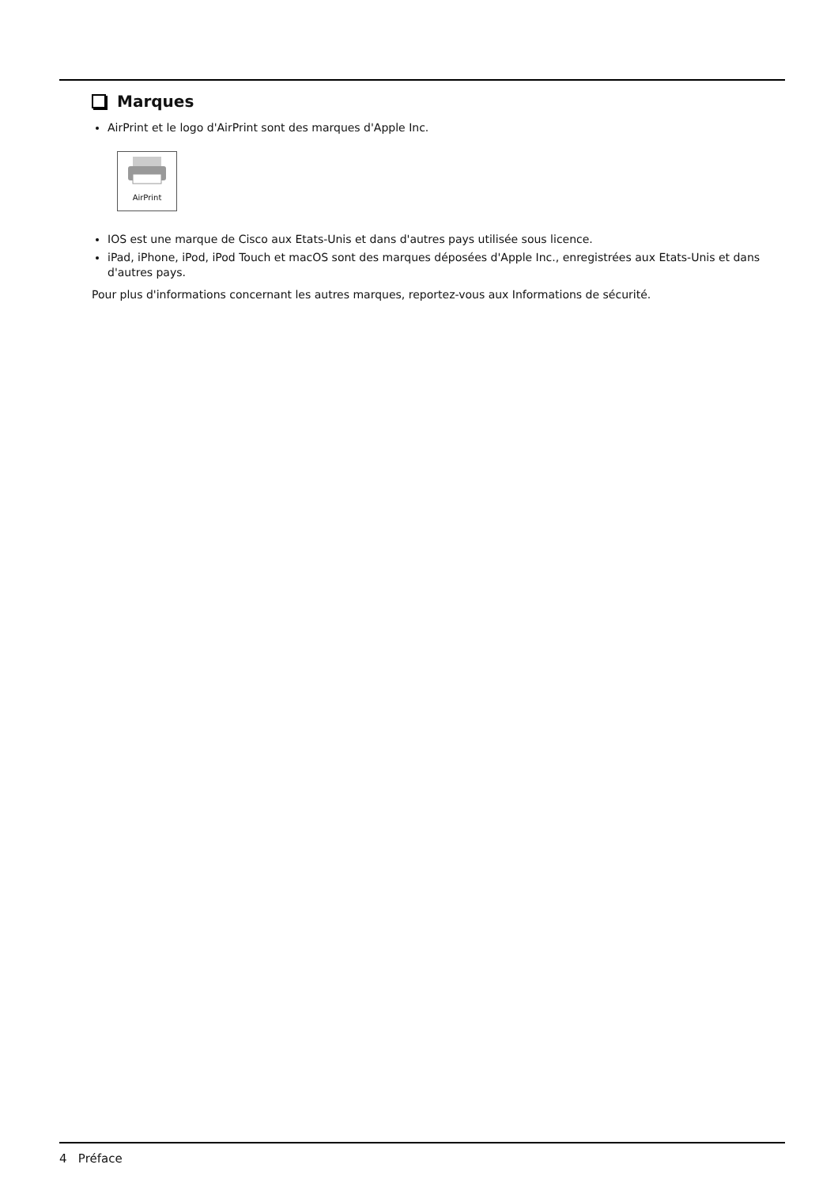Marques
AirPrint et le logo d'AirPrint sont des marques d'Apple Inc.
AirPrint
IOS est une marque de Cisco aux Etats-Unis et dans d'autres pays utilisée sous licence.
iPad, iPhone, iPod, iPod Touch et macOS sont des marques déposées d'Apple Inc., enregistrées aux Etats-Unis et dans d'autres pays.
Pour plus d'informations concernant les autres marques, reportez-vous aux Informations de sécurité.
4 Préface